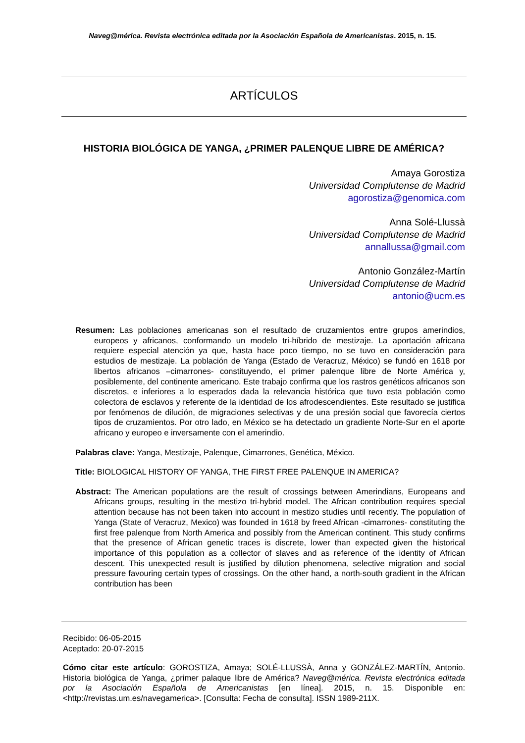Naveg@mérica. Revista electrónica editada por la Asociación Española de Americanistas. 2015, n. 15.
ARTÍCULOS
HISTORIA BIOLÓGICA DE YANGA, ¿PRIMER PALENQUE LIBRE DE AMÉRICA?
Amaya Gorostiza
Universidad Complutense de Madrid
agorostiza@genomica.com
Anna Solé-Llussà
Universidad Complutense de Madrid
annallussa@gmail.com
Antonio González-Martín
Universidad Complutense de Madrid
antonio@ucm.es
Resumen: Las poblaciones americanas son el resultado de cruzamientos entre grupos amerindios, europeos y africanos, conformando un modelo tri-híbrido de mestizaje. La aportación africana requiere especial atención ya que, hasta hace poco tiempo, no se tuvo en consideración para estudios de mestizaje. La población de Yanga (Estado de Veracruz, México) se fundó en 1618 por libertos africanos –cimarrones- constituyendo, el primer palenque libre de Norte América y, posiblemente, del continente americano. Este trabajo confirma que los rastros genéticos africanos son discretos, e inferiores a lo esperados dada la relevancia histórica que tuvo esta población como colectora de esclavos y referente de la identidad de los afrodescendientes. Este resultado se justifica por fenómenos de dilución, de migraciones selectivas y de una presión social que favorecía ciertos tipos de cruzamientos. Por otro lado, en México se ha detectado un gradiente Norte-Sur en el aporte africano y europeo e inversamente con el amerindio.
Palabras clave: Yanga, Mestizaje, Palenque, Cimarrones, Genética, México.
Title: BIOLOGICAL HISTORY OF YANGA, THE FIRST FREE PALENQUE IN AMERICA?
Abstract: The American populations are the result of crossings between Amerindians, Europeans and Africans groups, resulting in the mestizo tri-hybrid model. The African contribution requires special attention because has not been taken into account in mestizo studies until recently. The population of Yanga (State of Veracruz, Mexico) was founded in 1618 by freed African -cimarrones- constituting the first free palenque from North America and possibly from the American continent. This study confirms that the presence of African genetic traces is discrete, lower than expected given the historical importance of this population as a collector of slaves and as reference of the identity of African descent. This unexpected result is justified by dilution phenomena, selective migration and social pressure favouring certain types of crossings. On the other hand, a north-south gradient in the African contribution has been
Recibido: 06-05-2015
Aceptado: 20-07-2015
Cómo citar este artículo: GOROSTIZA, Amaya; SOLÉ-LLUSSÀ, Anna y GONZÁLEZ-MARTÍN, Antonio. Historia biológica de Yanga, ¿primer palaque libre de América? Naveg@mérica. Revista electrónica editada por la Asociación Española de Americanistas [en línea]. 2015, n. 15. Disponible en: <http://revistas.um.es/navegamerica>. [Consulta: Fecha de consulta]. ISSN 1989-211X.